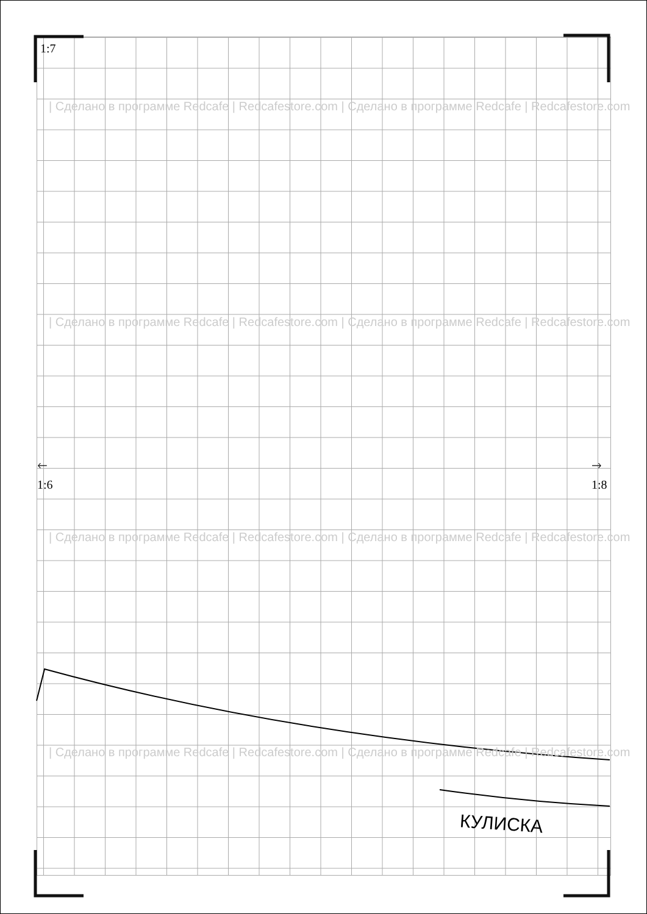1:7
| Сделано в программе Redcafe | Redcafestore.com | Сделано в программе Redcafe | Redcafestore.com
| Сделано в программе Redcafe | Redcafestore.com | Сделано в программе Redcafe | Redcafestore.com
🡐
1:6
🡒
1:8
| Сделано в программе Redcafe | Redcafestore.com | Сделано в программе Redcafe | Redcafestore.com
| Сделано в программе Redcafe | Redcafestore.com | Сделано в программе Redcafe | Redcafestore.com
КУЛИСКА